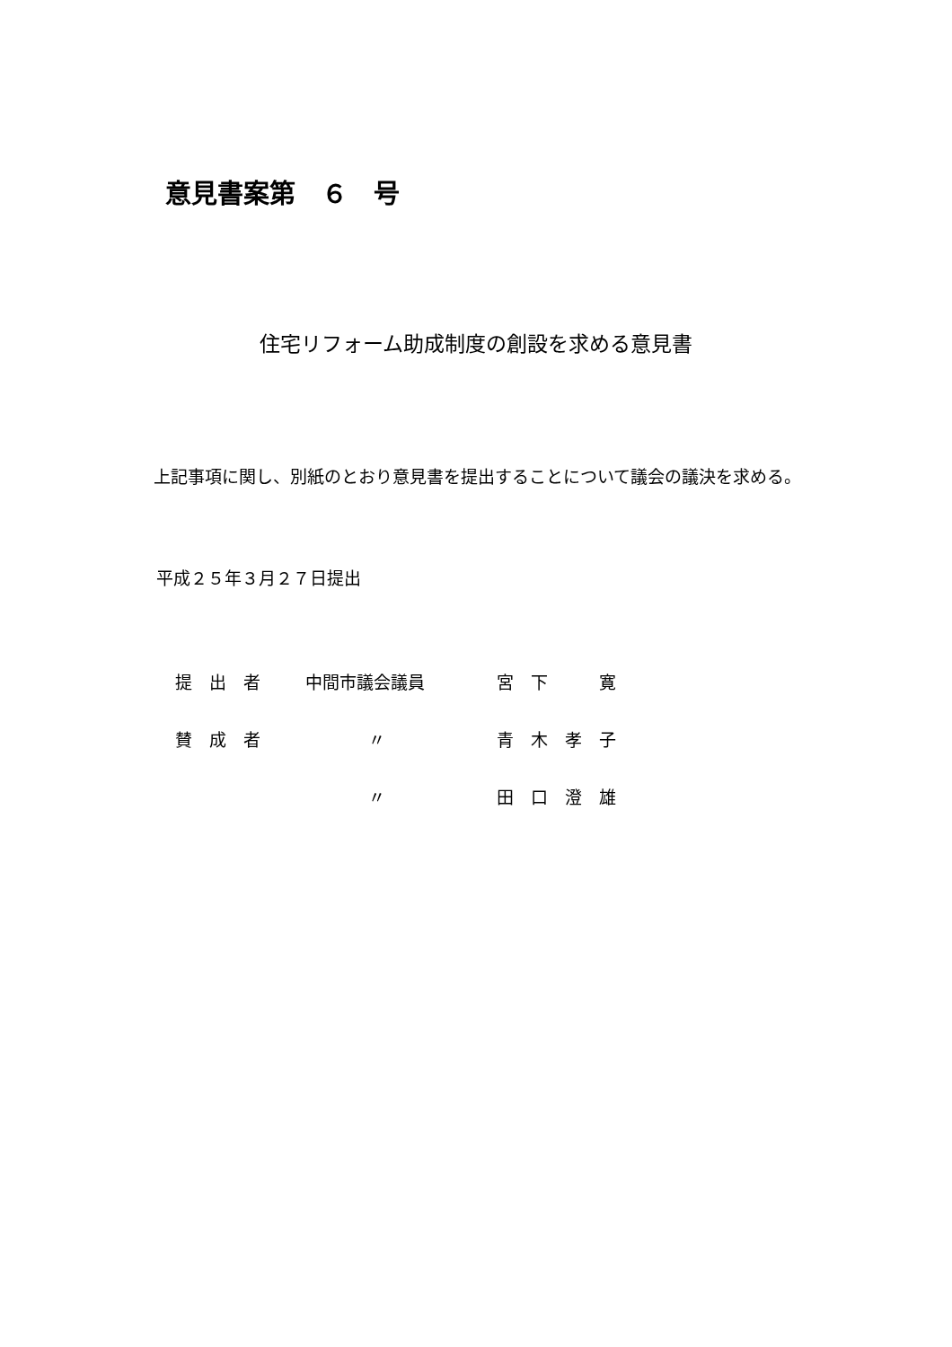意見書案第　６　号
住宅リフォーム助成制度の創設を求める意見書
　上記事項に関し、別紙のとおり意見書を提出することについて議会の議決を求める。
平成２５年３月２７日提出
| 提 出 者 | 中間市議会議員 | 宮 下 寛 |
| 賛 成 者 | 〃 | 青 木 孝 子 |
| | 〃 | 田 口 澄 雄 |